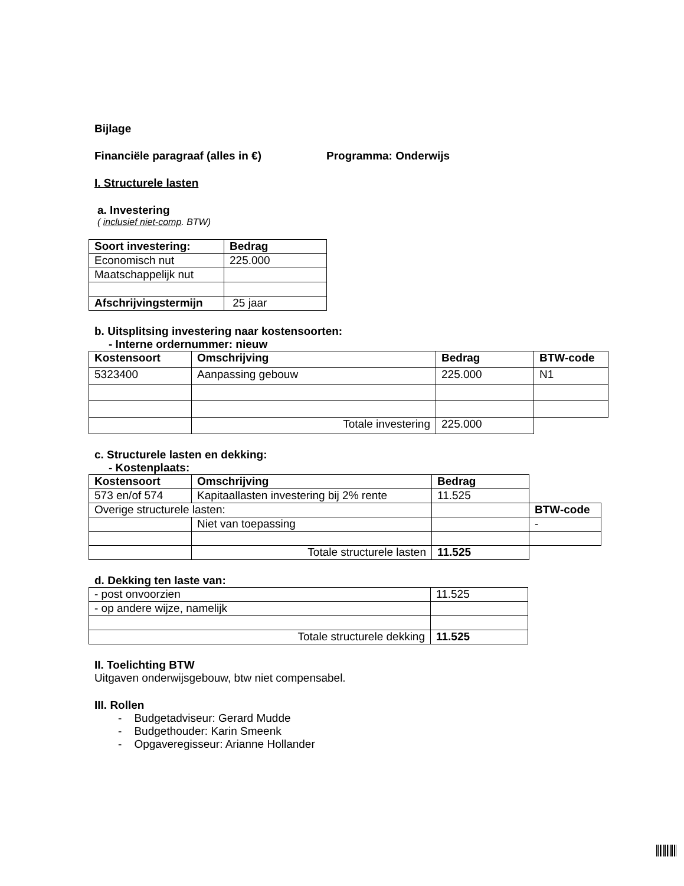Bijlage
Financiële paragraaf (alles in €) Programma: Onderwijs
I. Structurele lasten
a. Investering
( inclusief niet-comp. BTW)
| Soort investering: | Bedrag |
| --- | --- |
| Economisch nut | 225.000 |
| Maatschappelijk nut | |
| Afschrijvingstermijn | 25 jaar |
b. Uitsplitsing investering naar kostensoorten:
- Interne ordernummer: nieuw
| Kostensoort | Omschrijving | Bedrag | BTW-code |
| --- | --- | --- | --- |
| 5323400 | Aanpassing gebouw | 225.000 | N1 |
| | Totale investering | 225.000 | |
c. Structurele lasten en dekking:
- Kostenplaats:
| Kostensoort | Omschrijving | Bedrag | |
| 573 en/of 574 | Kapitaallasten investering bij 2% rente | 11.525 | |
| Overige structurele lasten: | | | BTW-code |
| | Niet van toepassing | | - |
| | Totale structurele lasten | 11.525 | |
d. Dekking ten laste van:
| - post onvoorzien | 11.525 |
| - op andere wijze, namelijk | |
| Totale structurele dekking | 11.525 |
II. Toelichting BTW
Uitgaven onderwijsgebouw, btw niet compensabel.
III. Rollen
- Budgetadviseur: Gerard Mudde
- Budgethouder: Karin Smeenk
- Opgaveregisseur: Arianne Hollander